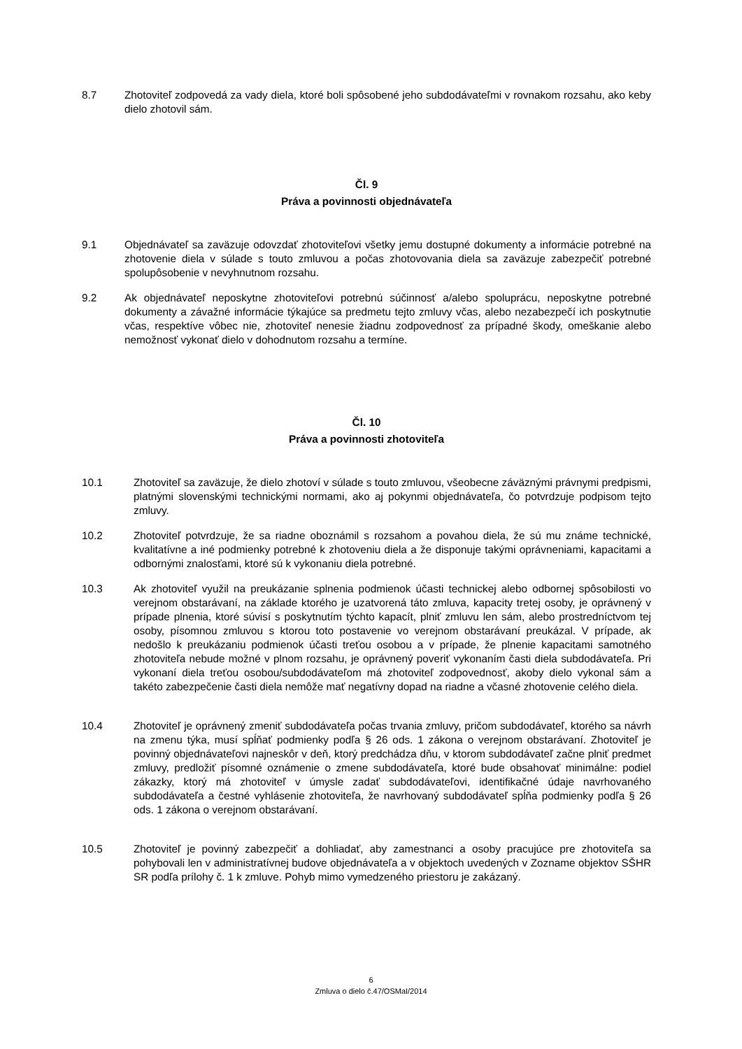8.7 Zhotoviteľ zodpovedá za vady diela, ktoré boli spôsobené jeho subdodávateľmi v rovnakom rozsahu, ako keby dielo zhotovil sám.
Čl. 9
Práva a povinnosti objednávateľa
9.1 Objednávateľ sa zaväzuje odovzdať zhotoviteľovi všetky jemu dostupné dokumenty a informácie potrebné na zhotovenie diela v súlade s touto zmluvou a počas zhotovovania diela sa zaväzuje zabezpečiť potrebné spolupôsobenie v nevyhnutnom rozsahu.
9.2 Ak objednávateľ neposkytne zhotoviteľovi potrebnú súčinnosť a/alebo spoluprácu, neposkytne potrebné dokumenty a závažné informácie týkajúce sa predmetu tejto zmluvy včas, alebo nezabezpečí ich poskytnutie včas, respektíve vôbec nie, zhotoviteľ nenesie žiadnu zodpovednosť za prípadné škody, omeškanie alebo nemožnosť vykonať dielo v dohodnutom rozsahu a termíne.
Čl. 10
Práva a povinnosti zhotoviteľa
10.1 Zhotoviteľ sa zaväzuje, že dielo zhotoví v súlade s touto zmluvou, všeobecne záväznými právnymi predpismi, platnými slovenskými technickými normami, ako aj pokynmi objednávateľa, čo potvrdzuje podpisom tejto zmluvy.
10.2 Zhotoviteľ potvrdzuje, že sa riadne oboznámil s rozsahom a povahou diela, že sú mu známe technické, kvalitatívne a iné podmienky potrebné k zhotoveniu diela a že disponuje takými oprávneniami, kapacitami a odbornými znalosťami, ktoré sú k vykonaniu diela potrebné.
10.3 Ak zhotoviteľ využil na preukázanie splnenia podmienok účasti technickej alebo odbornej spôsobilosti vo verejnom obstarávaní, na základe ktorého je uzatvorená táto zmluva, kapacity tretej osoby, je oprávnený v prípade plnenia, ktoré súvisí s poskytnutím týchto kapacít, plniť zmluvu len sám, alebo prostredníctvom tej osoby, písomnou zmluvou s ktorou toto postavenie vo verejnom obstarávaní preukázal. V prípade, ak nedošlo k preukázaniu podmienok účasti treťou osobou a v prípade, že plnenie kapacitami samotného zhotoviteľa nebude možné v plnom rozsahu, je oprávnený poveriť vykonaním časti diela subdodávateľa. Pri vykonaní diela treťou osobou/subdodávateľom má zhotoviteľ zodpovednosť, akoby dielo vykonal sám a takéto zabezpečenie časti diela nemôže mať negatívny dopad na riadne a včasné zhotovenie celého diela.
10.4 Zhotoviteľ je oprávnený zmeniť subdodávateľa počas trvania zmluvy, pričom subdodávateľ, ktorého sa návrh na zmenu týka, musí spĺňať podmienky podľa § 26 ods. 1 zákona o verejnom obstarávaní. Zhotoviteľ je povinný objednávateľovi najneskôr v deň, ktorý predchádza dňu, v ktorom subdodávateľ začne plniť predmet zmluvy, predložiť písomné oznámenie o zmene subdodávateľa, ktoré bude obsahovať minimálne: podiel zákazky, ktorý má zhotoviteľ v úmysle zadať subdodávateľovi, identifikačné údaje navrhovaného subdodávateľa a čestné vyhlásenie zhotoviteľa, že navrhovaný subdodávateľ spĺňa podmienky podľa § 26 ods. 1 zákona o verejnom obstarávaní.
10.5 Zhotoviteľ je povinný zabezpečiť a dohliadať, aby zamestnanci a osoby pracujúce pre zhotoviteľa sa pohybovali len v administratívnej budove objednávateľa a v objektoch uvedených v Zozname objektov SŠHR SR podľa prílohy č. 1 k zmluve. Pohyb mimo vymedzeného priestoru je zakázaný.
6
Zmluva o dielo č.47/OSMaI/2014